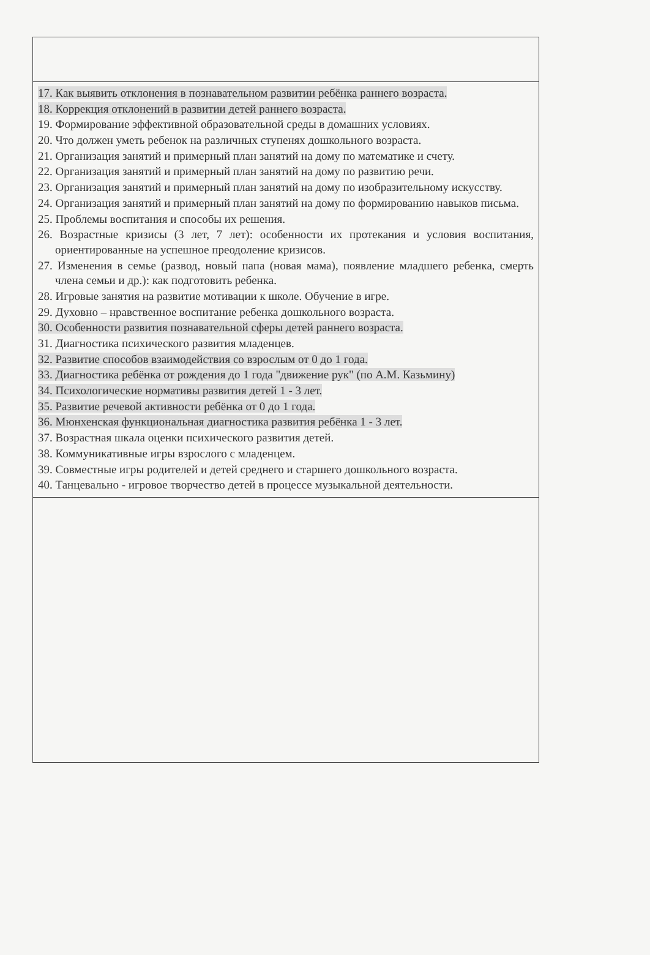| 17. Как выявить отклонения в познавательном развитии ребёнка раннего возраста. 18. Коррекция отклонений в развитии детей раннего возраста. 19. Формирование эффективной образовательной среды в домашних условиях. 20. Что должен уметь ребенок на различных ступенях дошкольного возраста. 21. Организация занятий и примерный план занятий на дому по математике и счету. 22. Организация занятий и примерный план занятий на дому по развитию речи. 23. Организация занятий и примерный план занятий на дому по изобразительному искусству. 24. Организация занятий и примерный план занятий на дому по формированию навыков письма. 25. Проблемы воспитания и способы их решения. 26. Возрастные кризисы (3 лет, 7 лет): особенности их протекания и условия воспитания, ориентированные на успешное преодоление кризисов. 27. Изменения в семье (развод, новый папа (новая мама), появление младшего ребенка, смерть члена семьи и др.): как подготовить ребенка. 28. Игровые занятия на развитие мотивации к школе. Обучение в игре. 29. Духовно – нравственное воспитание ребенка дошкольного возраста. 30. Особенности развития познавательной сферы детей раннего возраста. 31. Диагностика психического развития младенцев. 32. Развитие способов взаимодействия со взрослым от 0 до 1 года. 33. Диагностика ребёнка от рождения до 1 года "движение рук" (по А.М. Казьмину) 34. Психологические нормативы развития детей 1 - 3 лет. 35. Развитие речевой активности ребёнка от 0 до 1 года. 36. Мюнхенская функциональная диагностика развития ребёнка 1 - 3 лет. 37. Возрастная шкала оценки психического развития детей. 38. Коммуникативные игры взрослого с младенцем. 39. Совместные игры родителей и детей среднего и старшего дошкольного возраста. 40. Танцевально - игровое творчество детей в процессе музыкальной деятельности. |